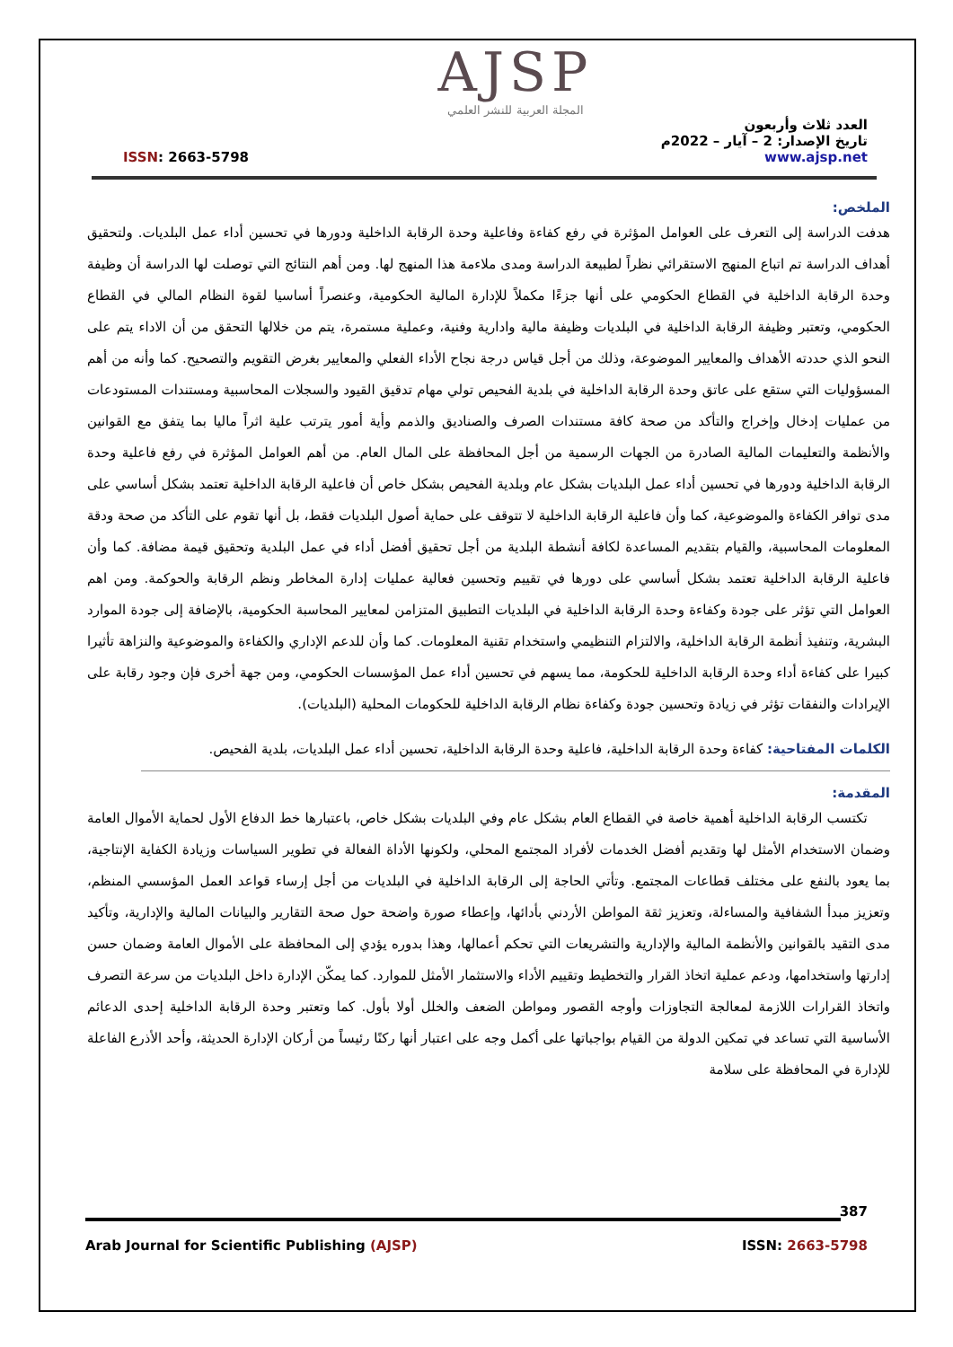AJSP
المجلة العربية للنشر العلمي
العدد ثلاث وأربعون
تاريخ الإصدار: 2 – آيار – 2022م
www.ajsp.net
ISSN: 2663-5798
الملخص:
هدفت الدراسة إلى التعرف على العوامل المؤثرة في رفع كفاءة وفاعلية وحدة الرقابة الداخلية ودورها في تحسين أداء عمل البلديات. ولتحقيق أهداف الدراسة تم اتباع المنهج الاستقرائي نظراً لطبيعة الدراسة ومدى ملاءمة هذا المنهج لها. ومن أهم النتائج التي توصلت لها الدراسة أن وظيفة وحدة الرقابة الداخلية في القطاع الحكومي على أنها جزءًا مكملاً للإدارة المالية الحكومية، وعنصراً أساسيا لقوة النظام المالي في القطاع الحكومي، وتعتبر وظيفة الرقابة الداخلية في البلديات وظيفة مالية وادارية وفنية، وعملية مستمرة، يتم من خلالها التحقق من أن الاداء يتم على النحو الذي حددته الأهداف والمعايير الموضوعة، وذلك من أجل قياس درجة نجاح الأداء الفعلي والمعايير بغرض التقويم والتصحيح. كما وأنه من أهم المسؤوليات التي ستقع على عاتق وحدة الرقابة الداخلية في بلدية الفحيص تولي مهام تدقيق القيود والسجلات المحاسبية ومستندات المستودعات من عمليات إدخال وإخراج والتأكد من صحة كافة مستندات الصرف والصناديق والذمم وأية أمور يترتب علية اثراً ماليا بما يتفق مع القوانين والأنظمة والتعليمات المالية الصادرة من الجهات الرسمية من أجل المحافظة على المال العام. من أهم العوامل المؤثرة في رفع فاعلية وحدة الرقابة الداخلية ودورها في تحسين أداء عمل البلديات بشكل عام وبلدية الفحيص بشكل خاص أن فاعلية الرقابة الداخلية تعتمد بشكل أساسي على مدى توافر الكفاءة والموضوعية، كما وأن فاعلية الرقابة الداخلية لا تتوقف على حماية أصول البلديات فقط، بل أنها تقوم على التأكد من صحة ودقة المعلومات المحاسبية، والقيام بتقديم المساعدة لكافة أنشطة البلدية من أجل تحقيق أفضل أداء في عمل البلدية وتحقيق قيمة مضافة. كما وأن فاعلية الرقابة الداخلية تعتمد بشكل أساسي على دورها في تقييم وتحسين فعالية عمليات إدارة المخاطر ونظم الرقابة والحوكمة. ومن اهم العوامل التي تؤثر على جودة وكفاءة وحدة الرقابة الداخلية في البلديات التطبيق المتزامن لمعايير المحاسبة الحكومية، بالإضافة إلى جودة الموارد البشرية، وتنفيذ أنظمة الرقابة الداخلية، والالتزام التنظيمي واستخدام تقنية المعلومات. كما وأن للدعم الإداري والكفاءة والموضوعية والنزاهة تأثيرا كبيرا على كفاءة أداء وحدة الرقابة الداخلية للحكومة، مما يسهم في تحسين أداء عمل المؤسسات الحكومي، ومن جهة أخرى فإن وجود رقابة على الإيرادات والنفقات تؤثر في زيادة وتحسين جودة وكفاءة نظام الرقابة الداخلية للحكومات المحلية (البلديات).
الكلمات المفتاحية: كفاءة وحدة الرقابة الداخلية، فاعلية وحدة الرقابة الداخلية، تحسين أداء عمل البلديات، بلدية الفحيص.
المقدمة:
تكتسب الرقابة الداخلية أهمية خاصة في القطاع العام بشكل عام وفي البلديات بشكل خاص، باعتبارها خط الدفاع الأول لحماية الأموال العامة وضمان الاستخدام الأمثل لها وتقديم أفضل الخدمات لأفراد المجتمع المحلي، ولكونها الأداة الفعالة في تطوير السياسات وزيادة الكفاية الإنتاجية، بما يعود بالنفع على مختلف قطاعات المجتمع. وتأتي الحاجة إلى الرقابة الداخلية في البلديات من أجل إرساء قواعد العمل المؤسسي المنظم، وتعزيز مبدأ الشفافية والمساءلة، وتعزيز ثقة المواطن الأردني بأدائها، وإعطاء صورة واضحة حول صحة التقارير والبيانات المالية والإدارية، وتأكيد مدى التقيد بالقوانين والأنظمة المالية والإدارية والتشريعات التي تحكم أعمالها، وهذا بدوره يؤدي إلى المحافظة على الأموال العامة وضمان حسن إدارتها واستخدامها، ودعم عملية اتخاذ القرار والتخطيط وتقييم الأداء والاستثمار الأمثل للموارد. كما يمكّن الإدارة داخل البلديات من سرعة التصرف واتخاذ القرارات اللازمة لمعالجة التجاوزات وأوجه القصور ومواطن الضعف والخلل أولا بأول. كما وتعتبر وحدة الرقابة الداخلية إحدى الدعائم الأساسية التي تساعد في تمكين الدولة من القيام بواجباتها على أكمل وجه على اعتبار أنها ركنًا رئيساً من أركان الإدارة الحديثة، وأحد الأذرع الفاعلة للإدارة في المحافظة على سلامة
387
Arab Journal for Scientific Publishing (AJSP) ISSN: 2663-5798